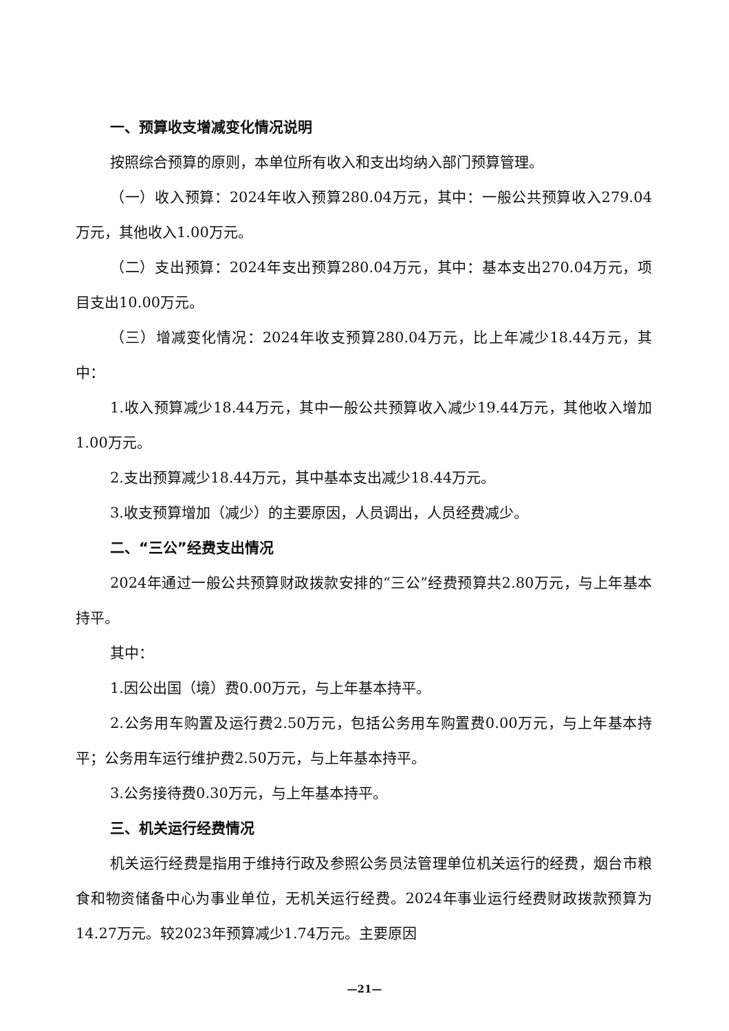一、预算收支增减变化情况说明
按照综合预算的原则，本单位所有收入和支出均纳入部门预算管理。
（一）收入预算：2024年收入预算280.04万元，其中：一般公共预算收入279.04万元，其他收入1.00万元。
（二）支出预算：2024年支出预算280.04万元，其中：基本支出270.04万元，项目支出10.00万元。
（三）增减变化情况：2024年收支预算280.04万元，比上年减少18.44万元，其中：
1.收入预算减少18.44万元，其中一般公共预算收入减少19.44万元，其他收入增加1.00万元。
2.支出预算减少18.44万元，其中基本支出减少18.44万元。
3.收支预算增加（减少）的主要原因，人员调出，人员经费减少。
二、“三公”经费支出情况
2024年通过一般公共预算财政拨款安排的“三公”经费预算共2.80万元，与上年基本持平。
其中：
1.因公出国（境）费0.00万元，与上年基本持平。
2.公务用车购置及运行费2.50万元，包括公务用车购置费0.00万元，与上年基本持平；公务用车运行维护费2.50万元，与上年基本持平。
3.公务接待费0.30万元，与上年基本持平。
三、机关运行经费情况
机关运行经费是指用于维持行政及参照公务员法管理单位机关运行的经费，烟台市粮食和物资储备中心为事业单位，无机关运行经费。2024年事业运行经费财政拨款预算为14.27万元。较2023年预算减少1.74万元。主要原因
—21—